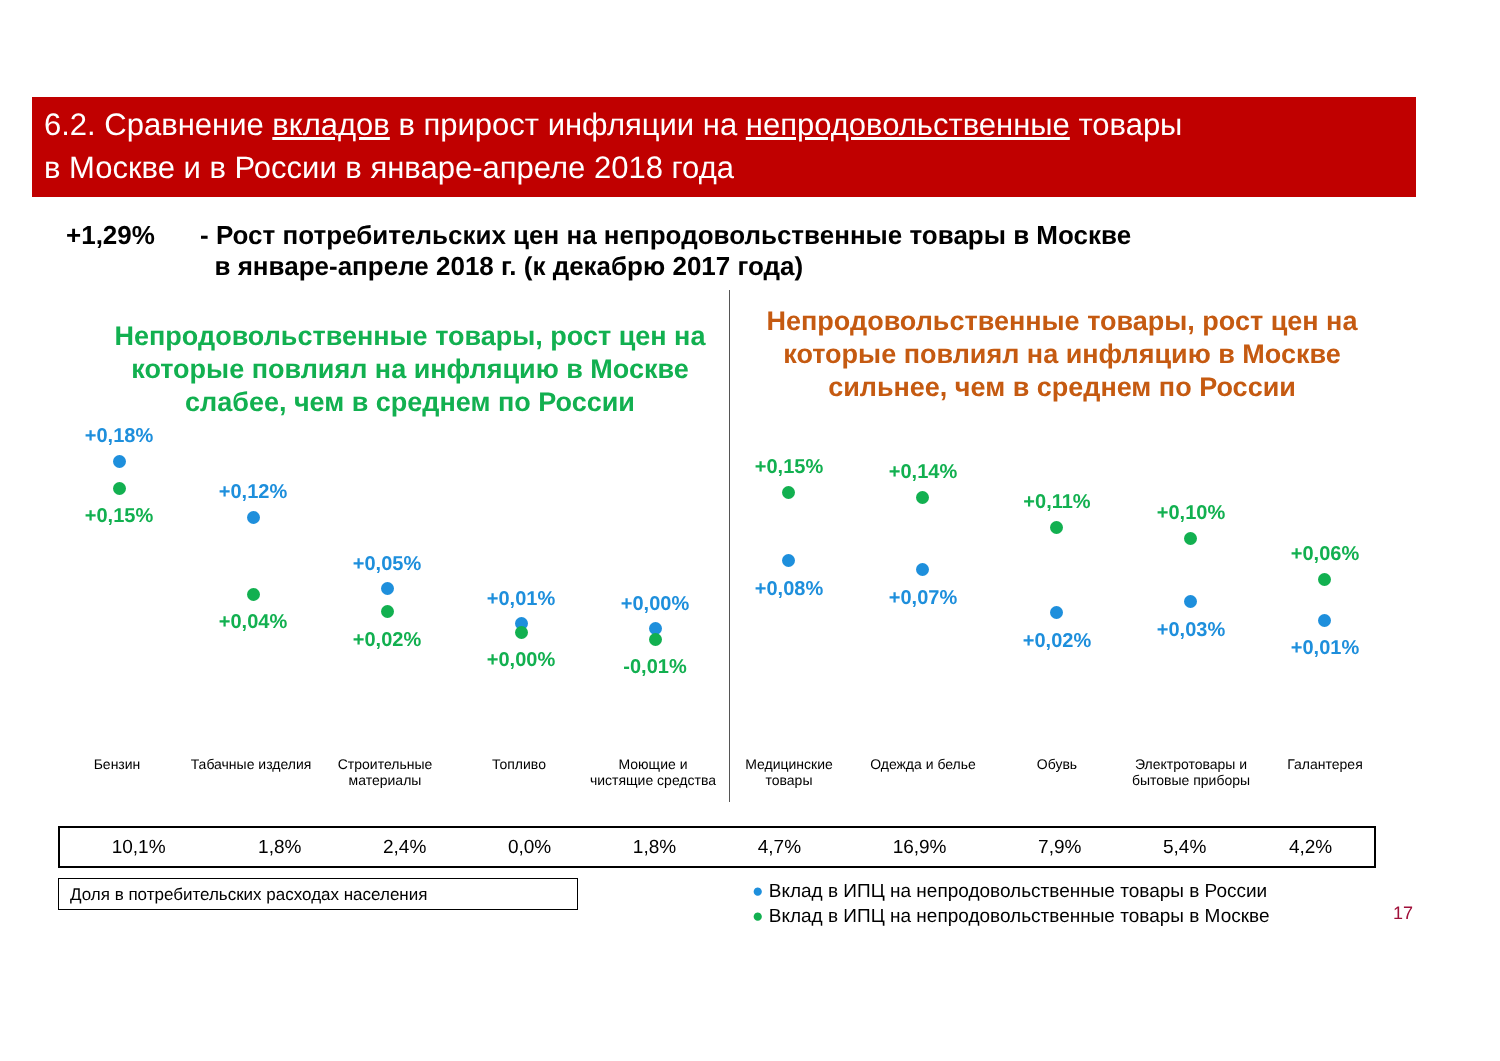6.2. Сравнение вкладов в прирост инфляции на непродовольственные товары
в Москве и в России в январе-апреле 2018 года
+1,29% - Рост потребительских цен на непродовольственные товары в Москве
в январе-апреле 2018 г. (к декабрю 2017 года)
Непродовольственные товары, рост цен на которые повлиял на инфляцию в Москве слабее, чем в среднем по России
Непродовольственные товары, рост цен на которые повлиял на инфляцию в Москве сильнее, чем в среднем по России
+0,18%
+0,15%
+0,12%
+0,04%
+0,05%
+0,02%
+0,01%
+0,00%
+0,00%
-0,01%
+0,15%
+0,08%
+0,14%
+0,07%
+0,11%
+0,02%
+0,10%
+0,03%
+0,06%
+0,01%
Бензин
Табачные изделия
Строительные материалы
Топливо
Моющие и чистящие средства
Медицинские товары
Одежда и белье Обувь
Электротовары и бытовые приборы
Галантерея
| 10,1% | 1,8% | 2,4% | 0,0% | 1,8% | 4,7% | 16,9% | 7,9% | 5,4% | 4,2% |
Доля в потребительских расходах населения
● Вклад в ИПЦ на непродовольственные товары в России
● Вклад в ИПЦ на непродовольственные товары в Москве
17